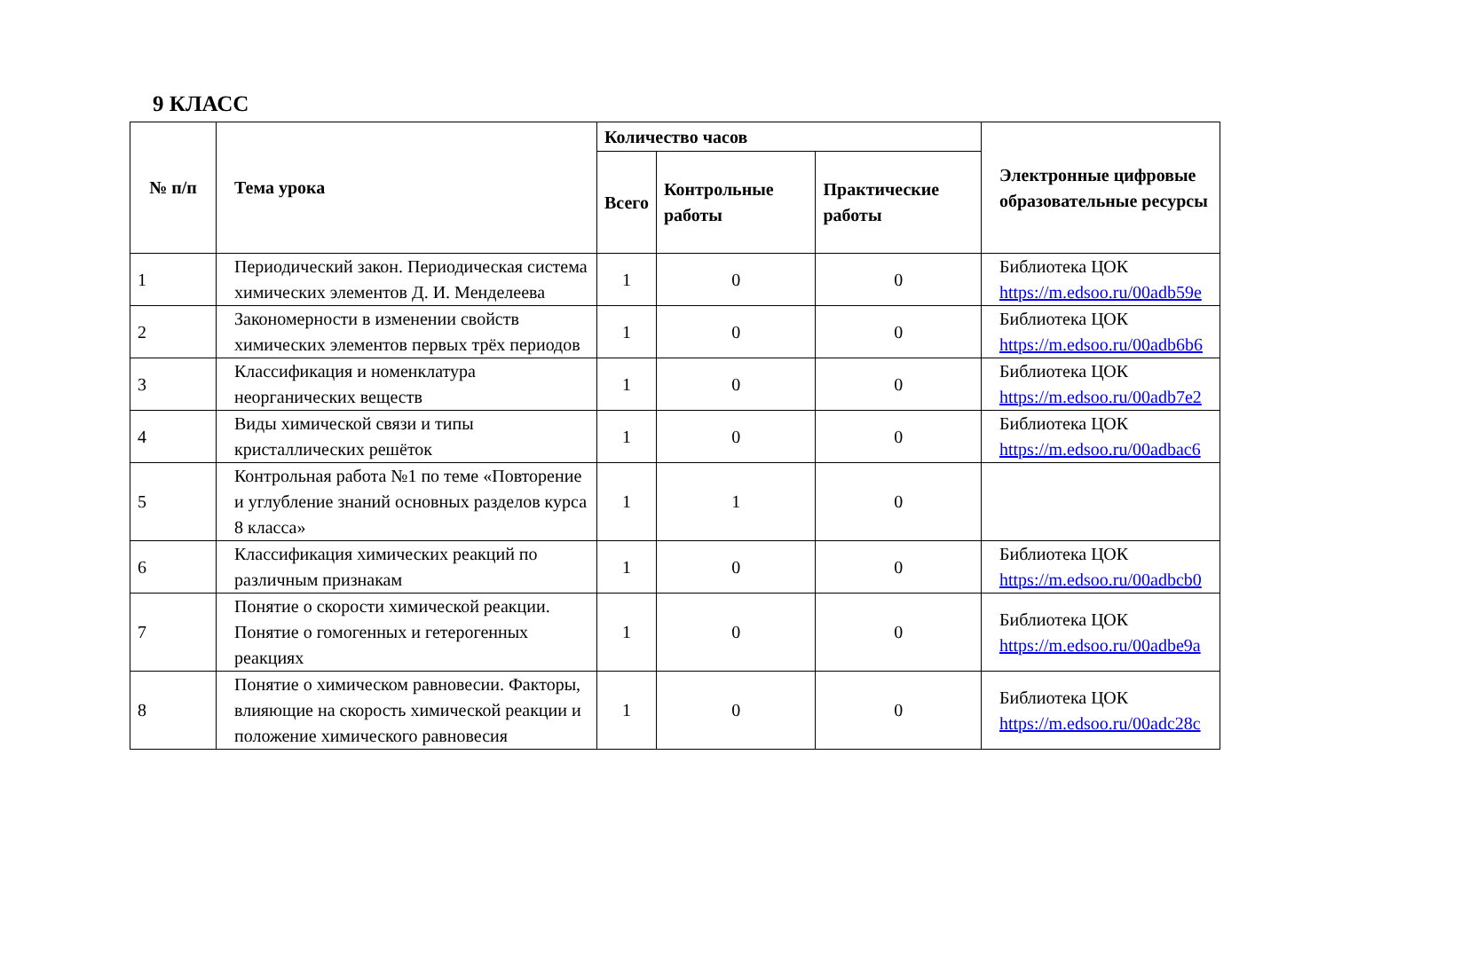9 КЛАСС
| № п/п | Тема урока | Количество часов | | | Электронные цифровые образовательные ресурсы |
| --- | --- | --- | --- | --- | --- |
| | | Всего | Контрольные работы | Практические работы | |
| 1 | Периодический закон. Периодическая система химических элементов Д. И. Менделеева | 1 | 0 | 0 | Библиотека ЦОК https://m.edsoo.ru/00adb59e |
| 2 | Закономерности в изменении свойств химических элементов первых трёх периодов | 1 | 0 | 0 | Библиотека ЦОК https://m.edsoo.ru/00adb6b6 |
| 3 | Классификация и номенклатура неорганических веществ | 1 | 0 | 0 | Библиотека ЦОК https://m.edsoo.ru/00adb7e2 |
| 4 | Виды химической связи и типы кристаллических решёток | 1 | 0 | 0 | Библиотека ЦОК https://m.edsoo.ru/00adbac6 |
| 5 | Контрольная работа №1 по теме «Повторение и углубление знаний основных разделов курса 8 класса» | 1 | 1 | 0 | |
| 6 | Классификация химических реакций по различным признакам | 1 | 0 | 0 | Библиотека ЦОК https://m.edsoo.ru/00adbcb0 |
| 7 | Понятие о скорости химической реакции. Понятие о гомогенных и гетерогенных реакциях | 1 | 0 | 0 | Библиотека ЦОК https://m.edsoo.ru/00adbe9a |
| 8 | Понятие о химическом равновесии. Факторы, влияющие на скорость химической реакции и положение химического равновесия | 1 | 0 | 0 | Библиотека ЦОК https://m.edsoo.ru/00adc28c |